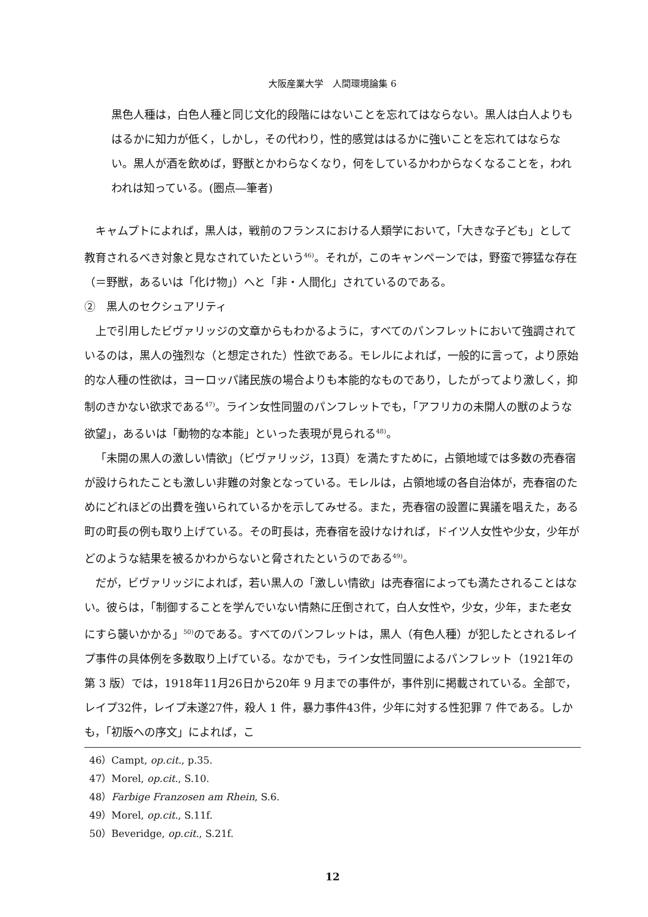大阪産業大学　人間環境論集 6
黒色人種は，白色人種と同じ文化的段階にはないことを忘れてはならない。黒人は白人よりもはるかに知力が低く，しかし，その代わり，性的感覚ははるかに強いことを忘れてはならない。黒人が酒を飲めば，野獣とかわらなくなり，何をしているかわからなくなることを，われわれは知っている。(圏点―筆者)
キャムプトによれば，黒人は，戦前のフランスにおける人類学において，「大きな子ども」として教育されるべき対象と見なされていたという<sup>46)</sup>。それが，このキャンペーンでは，野蛮で獰猛な存在（＝野獣，あるいは「化け物」）へと「非・人間化」されているのである。
②　黒人のセクシュアリティ
上で引用したビヴァリッジの文章からもわかるように，すべてのパンフレットにおいて強調されているのは，黒人の強烈な（と想定された）性欲である。モレルによれば，一般的に言って，より原始的な人種の性欲は，ヨーロッパ諸民族の場合よりも本能的なものであり，したがってより激しく，抑制のきかない欲求である<sup>47)</sup>。ライン女性同盟のパンフレットでも，「アフリカの未開人の獣のような欲望」，あるいは「動物的な本能」といった表現が見られる<sup>48)</sup>。
「未開の黒人の激しい情欲」（ビヴァリッジ，13頁）を満たすために，占領地域では多数の売春宿が設けられたことも激しい非難の対象となっている。モレルは，占領地域の各自治体が，売春宿のためにどれほどの出費を強いられているかを示してみせる。また，売春宿の設置に異議を唱えた，ある町の町長の例も取り上げている。その町長は，売春宿を設けなければ，ドイツ人女性や少女，少年がどのような結果を被るかわからないと脅されたというのである<sup>49)</sup>。
だが，ビヴァリッジによれば，若い黒人の「激しい情欲」は売春宿によっても満たされることはない。彼らは，「制御することを学んでいない情熱に圧倒されて，白人女性や，少女，少年，また老女にすら襲いかかる」<sup>50)</sup>のである。すべてのパンフレットは，黒人（有色人種）が犯したとされるレイプ事件の具体例を多数取り上げている。なかでも，ライン女性同盟によるパンフレット（1921年の第 3 版）では，1918年11月26日から20年 9 月までの事件が，事件別に掲載されている。全部で，レイプ32件，レイプ未遂27件，殺人 1 件，暴力事件43件，少年に対する性犯罪 7 件である。しかも，「初版への序文」によれば，こ
46）Campt, op.cit., p.35.
47）Morel, op.cit., S.10.
48）Farbige Franzosen am Rhein, S.6.
49）Morel, op.cit., S.11f.
50）Beveridge, op.cit., S.21f.
12